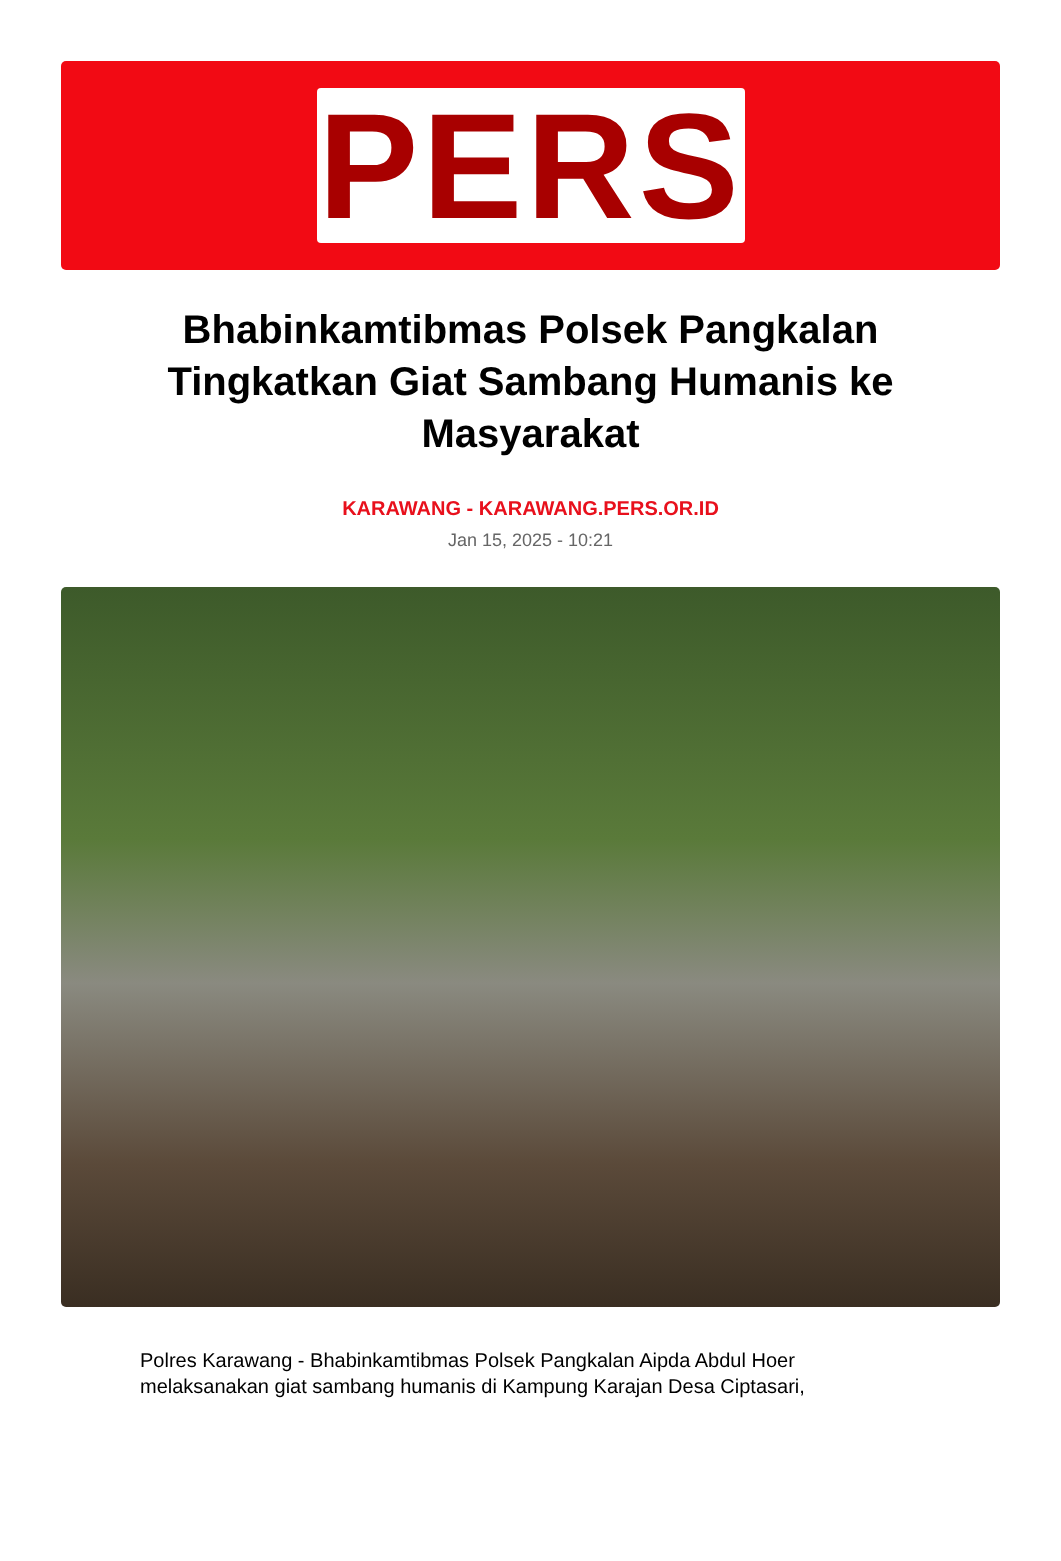PERS
Bhabinkamtibmas Polsek Pangkalan Tingkatkan Giat Sambang Humanis ke Masyarakat
KARAWANG - KARAWANG.PERS.OR.ID
Jan 15, 2025 - 10:21
Polres Karawang - Bhabinkamtibmas Polsek Pangkalan Aipda Abdul Hoer melaksanakan giat sambang humanis di Kampung Karajan Desa Ciptasari,